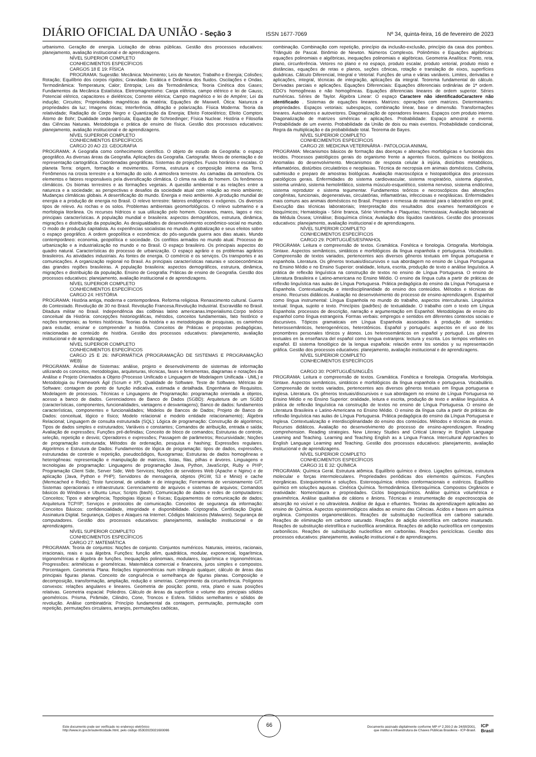DIÁRIO OFICIAL DA UNIÃO - Seção 3
ISSN 1677-7069 Nº 34, quinta-feira, 16 de fevereiro de 2023
urbanismo. Geração de energia. Licitação de obras públicas. Gestão dos processos educativos: planejamento, avaliação institucional e de aprendizagens.
NÍVEL SUPERIOR COMPLETO
CONHECIMENTOS ESPECÍFICOS
CARGOS 18 E 19: FÍSICA
PROGRAMA: Sugestão: Mecânica: Movimento; Leis de Newton; Trabalho e Energia; Colisões; Rotação; Equilíbrio dos corpos rígidos; Gravidade. Estática e Dinâmica dos fluidos. Oscilações e Ondas. Termodinâmica: Temperatura; Calor; Entropia; Leis da Termodinâmica; Teoria Cinética dos Gases; Fundamentos da Mecânica Estatística. Eletromagnetismo: Carga elétrica, campo elétrico e lei de Gauss; Potencial elétrico, capacitores e dielétricos; Corrente elétrica; Campo magnético e lei de Ampére; Lei da indução; Circuitos; Propriedades magnéticas da matéria; Equações de Maxwell. Ótica: Natureza e propriedades da luz; Imagens óticas; Interferência, difração e polarização. Física Moderna: Teoria da relatividade; Radiação de Corpo Negro e Quantização da Energia; Efeito Fotoelétrico; Efeito Compton; Átomo de Bohr; Dualidade onda-partícula; Equação de Schroedinger; Física Nuclear. História e Filosofia das Ciências Naturais. Metodologia e prática de ensino de física. Gestão dos processos educativos: planejamento, avaliação institucional e de aprendizagens.
NÍVEL SUPERIOR COMPLETO
CONHECIMENTOS ESPECÍFICOS
CARGO 20 AO 23: GEOGRAFIA
PROGRAMA: A Geografia como conhecimento científico. O objeto de estudo da Geografia: o espaço geográfico. As diversas áreas da Geografia. Aplicações da Geografia. Cartografia: Meios de orientação e de representação cartográfica. Coordenadas geográficas. Sistemas de projeções. Fusos horários e escalas. O planeta Terra: origem, formação e movimentos. Forma, estrutura e composição interna da Terra. Fenômenos na crosta terrestre e a formação do solo. A atmosfera terrestre. As camadas da atmosfera. Os elementos e fatores responsáveis pela diversificação climática. O clima na vida do homem. Os fenômenos climáticos. Os biomas terrestres e as formações vegetais. A questão ambiental e as relações entre a natureza e a sociedade; as perspectivas e desafios da sociedade atual com relação ao meio ambiente; Mudanças climáticas globais. A desertificação do mundo. Energia e meio ambiente. A produção mundial de energia e a produção de energia no Brasil. O relevo terrestre: fatores endógenos e exógenos. Os diversos tipos de relevo. As rochas e os solos. Problemas ambientais geomorfológicos. O relevo submarino e a morfologia litorânea. Os recursos hídricos e sua utilização pelo homem. Oceanos, mares, lagos e rios: principais características. A população mundial e brasileira: aspectos demográficos, estrutura, dinâmica, migrações e distribuição da população. As desigualdades de desenvolvimento econômico-social no mundo. O modo de produção capitalista. As experiências socialistas no mundo. A globalização e seus efeitos sobre o espaço geográfico. A ordem geopolítica e econômica: do pós-segunda guerra aos dias atuais. Mundo contemporâneo: economia, geopolítica e sociedade. Os conflitos armados no mundo atual. Processo de urbanização e a industrialização no mundo e no Brasil. O espaço brasileiro. Os principais aspectos do quadro natural. Características do processo de urbanização. O espaço agrário e os problemas agrários brasileiros. As atividades industriais. As fontes de energia. O comércio e os serviços. Os transportes e as comunicações. A organização regional no Brasil. As principais características naturais e socioeconômicas das grandes regiões brasileiras. A população brasileira: aspectos demográficos, estrutura, dinâmica, migrações e distribuição da população. Ensino de Geografia: Práticas de ensino de Geografia. Gestão dos processos educativos: planejamento, avaliação institucional e de aprendizagens.
NÍVEL SUPERIOR COMPLETO
CONHECIMENTOS ESPECÍFICOS
CARGO 24: HISTÓRIA
PROGRAMA: História antiga, moderna e contemporânea. Reforma religiosa. Renascimento cultural. Guerra do Contestado. Revolução de 30 no Brasil. Revolução Francesa.Revolução Industrial. Escravidão no Brasil. Ditadura militar no Brasil. Independência das colônias latino americanas.Imperialismo.Corpo teórico conceitual da História: concepções historiográficas, métodos, conceitos fundamentais, fato histórico e noções temporais; as fontes históricas. Teorias da história e as metodologias de pesquisas, os caminhos para estudar, ensinar e compreender a história. Conceitos de Práticas e propostas pedagógicas, relacionadas ao conteúdo de história. Gestão dos processos educativos: planejamento, avaliação institucional e de aprendizagens.
NÍVEL SUPERIOR COMPLETO
CONHECIMENTOS ESPECÍFICOS
CARGO 25 E 26: INFORMÁTICA (PROGRAMAÇÃO DE SISTEMAS E PROGRAMAÇÃO WEB)
PROGRAMA: Análise de Sistemas: análise, projeto e desenvolvimento de sistemas de informação utilizando os conceitos, metodologias, arquiteturas, técnicas, fases e ferramentas, diagramas e notações da Análise e Projeto Orientados a Objeto (Processo Unificado e Linguagem de Modelagem Unificada - UML) e Metodologia ou Framework Ágil (Scrum e XP). Qualidade de Software. Teste de Software. Métricas de Software: contagem de ponto de função indicativa, estimada e detalhada. Engenharia de Requisitos. Modelagem de processos. Técnicas e Linguagens de Programação: programação orientada a objetos, acesso a banco de dados. Gerenciadores de Banco de Dados (SGBD): Arquitetura de um SGBD (características, componentes, funcionalidades, vantagens e desvantagens); Banco de dados: fundamentos características, componentes e funcionalidades; Modelos de Bancos de Dados; Projeto de Banco de Dados: conceitual, lógico e físico; Modelo relacional e modelo entidade relacionamento); Álgebra Relacional; Linguagem de consulta estruturada (SQL): Lógica de programação: Construção de algoritmos; Tipos de dados simples e estruturados; Variáveis e constantes; Comandos de atribuição, entrada e saída; Avaliação de expressões; Funções pré-definidas; Conceito de bloco de comandos; Estruturas de controle, seleção, repetição e desvio; Operadores e expressões; Passagem de parâmetros; Recursividade; Noções de programação estruturada; Métodos de ordenação, pesquisa e hashing; Expressões regulares. Algoritmos e Estrutura de Dados: Fundamentos de lógica de programação: tipos de dados, expressões, estruturadas de controle e repetição, pseudocódigos, fluxogramas; Estruturas de dados homogêneas e heterogêneas: representação e manipulação de matrizes, listas, filas, pilhas e árvores. Linguagens e tecnologias de programação: Linguagens de programação Java, Python, JavaScript, Ruby e PHP; Programação Client Side, Server Side; Web Services; Noções de servidores Web (Apache e Nginx) e de aplicação (Java, Python e PHP); Servidores de mensageria, objetos (RGW, S3 e Minio) e cache (Memcached e Redis); Teste funcional, de unidade e de integração; Ferramenta de versionamento GIT. Sistemas operacionais e infraestrutura: Gerenciamento de arquivos e sistemas de arquivos; Comandos básicos do Windows e Ubuntu Linux; Scripts (bash). Comunicação de dados e redes de computadores: Conceitos; Tipos e abrangência; Topologias lógicas e físicas; Equipamentos de comunicação de dados; Arquitetura TCP/IP; Serviços e protocolos de comunicação. Conceitos de segurança da informação: Conceitos Básicos: confidencialidade, integridade e disponibilidade. Criptografia. Certificação Digital. Assinatura Digital. Segurança, Golpes e Ataques na Internet. Códigos Maliciosos (Malwares). Segurança de computadores. Gestão dos processos educativos: planejamento, avaliação institucional e de aprendizagens.
NÍVEL SUPERIOR COMPLETO
CONHECIMENTOS ESPECÍFICOS
CARGO 27: MATEMÁTICA
PROGRAMA: Teoria de conjuntos: Noções de conjunto. Conjuntos numéricos. Naturais, inteiros, racionais, irracionais, reais e sua álgebra. Funções: função afim, quadrática, modular, exponencial, logarítmica, trigonométricas e álgebra de funções. Inequações polinomiais, modulares, logarítmica e trigonométricas. Progressões: aritméticas e geométricas. Matemática comercial e financeira, juros simples e compostos. Porcentagem. Geometria Plana: Relações trigonométricas num triângulo qualquer, cálculo de áreas das principais figuras planas. Conceito de congruência e semelhança de figuras planas. Composição e decomposição, transformação, ampliação, redução e simetrias. Comprimento da circunferência. Polígonos convexos: relações angulares e lineares. Geometria de posição: ponto, reta, plano e suas posições relativas. Geometria espacial: Poliedros. Cálculo de áreas da superfície e volume dos principais sólidos geométricos. Prisma, Pirâmide, Cilindro, Cone, Troncos e Esfera. Sólidos semelhantes e sólidos de revolução. Análise combinatória: Princípio fundamental da contagem, permutação, permutação com repetição, permutações circulares, arranjos, permutações caóticas,
combinação. Combinação com repetição, princípio da inclusão-exclusão, princípio da casa dos pombos. Triângulo de Pascal. Binômio de Newton. Números Complexos. Polinômios e Equações algébricas: equações polinomiais e algébricas, inequações polinomiais e algébricas. Geometria Analítica: Ponto, reta, plano, circunferência. Vetores no plano e no espaço, produto escalar, produto vetorial, produto misto e distâncias, equações de retas e planos, seções cônicas, rotação e translação de eixos, superfícies quádricas. Cálculo Diferencial, Integral e Vetorial: Funções de uma e várias variáveis. Limites, derivadas e aplicações, integral, técnicas de integração, aplicações da integral. Teorema fundamental do cálculo. Derivadas parciais e aplicações. Equações Diferenciais: Equações diferenciais ordinárias de 1ª ordem. EDO's homogêneas e não homogêneas. Equações diferenciais lineares de ordem superior. Séries numéricas. Séries de Taylor. Álgebra Linear: O espaço Caractere não identificadoCaractere não identificado . Sistemas de equações lineares. Matrizes: operações com matrizes. Determinantes: propriedades. Espaços vetoriais: subespaços, combinação linear, base e dimensão. Transformações lineares. Autovalores e autovetores. Diagonalização de operadores lineares. Espaços com produto interno. Diagonalização de matrizes simétricas e aplicações. Probabilidade: Espaço amostral e evento. Probabilidade de um evento. Probabilidade da União de dois ou mais eventos. Probabilidade condicional, Regra da multiplicação e da probabilidade total. Teorema de Bayes.
NÍVEL SUPERIOR COMPLETO
CONHECIMENTOS ESPECÍFICOS
CARGO 28: MEDICINA VETERINÁRIA - PATOLOGIA ANIMAL
PROGRAMA: Mecanismos básicos de formação das doenças e alterações morfológicas e funcionais dos tecidos. Processos patológicos gerais do organismo frente a agentes físicos, químicos ou biológicos. Anomalias do desenvolvimento. Mecanismos de resposta celular à injúria, distúrbios metabólicos, inflamatórios, distúrbios circulatórios e neoplasias. Técnica de necropsia em animais domésticos. Colheita, submissão e preparo de amostras biológicas. Avaliação macroscópica e histopatológica dos processos patológicos gerais. Enfermidades do sistema cardiovascular, sistema respiratório, sistema digestivo, sistema urinário, sistema hemolinfático, sistema músculo-esquelético, sistema nervoso, sistema endócrino, sistema reprodutor e sistema tegumentar. Fundamentos teóricos e necroscópicos das alterações congênitas, funcionais, degenerativas, circulatórias, inflamatórias, infecciosas e neoplásicas. Enfermidades mais comuns aos animais domésticos no Brasil. Preparo e remessa de material para o laboratório em geral; Execução das técnicas laboratoriais; Interpretação dos resultados dos exames hematológicos e bioquímicos; Hematologia - Série branca, Série Vermelha e Plaquetas; Hemostasia; Avaliação laboratorial da Médula Óssea; Urinálise; Bioquímica clínica; Avaliação dos líquidos cavitários. Gestão dos processos educativos: planejamento, avaliação institucional e de aprendizagens.
NÍVEL SUPERIOR COMPLETO
CONHECIMENTOS ESPECÍFICOS
CARGO 29: PORTUGUÊS/ESPANHOL
PROGRAMA: Leitura e compreensão de textos. Gramática. Fonética e fonologia. Ortografia. Morfologia. Sintaxe. Aspectos semânticos, sintáticos e morfológicos da língua espanhola e portuguesa. Vocabulário. Compreensão de textos variados, pertencentes aos diversos gêneros textuais em língua portuguesa e espanhola. Literatura. Os gêneros textuais/discursivos e sua abordagem no ensino de Língua Portuguesa no Ensino Médio e no Ensino Superior: oralidade, leitura, escrita, produção de texto e análise linguística. A prática de reflexão linguística na construção de textos no ensino de Língua Portuguesa. O ensino de Literatura Brasileira e Latino-americana no Ensino Médio. O ensino da língua culta a partir de práticas de reflexão linguística nas aulas de Língua Portuguesa. Prática pedagógica do ensino da Língua Portuguesa e Espanhola. Contextualização e interdisciplinaridade do ensino dos conteúdos. Métodos e técnicas de ensino. Recursos didáticos. Avaliação no desenvolvimento do processo de ensino-aprendizagem. Espanhol como língua instrumental: Língua Espanhola no mundo do trabalho, aspectos interculturais. Linguística textual: língua, sujeito e texto. Princípios (padrões) de textualidade. O trabalho com o texto em Língua Espanhola: processos de descrição, narração e argumentação em Espanhol. Metodologias de ensino do espanhol como língua estrangeira. Formas verbais: empregos e sentidos em diferentes contextos sociais e discursivos. Tópicos gramaticais em Língua Espanhola associados à produção de sentidos: heterossemânticos, heterogenéricos, heterotónicos. Español y portugués: aspectos en el uso de los pronombres personales tónicos y átonos. Los heterosemánticos en español y portuguê. Los géneros textuales en la enseñanza del español como lengua extranjera: lectura y escrita. Los tiempos verbales en español. El sistema fonológico de la lengua española: relación entre los sonidos y su representación gráfica. Gestão dos processos educativos: planejamento, avaliação institucional e de aprendizagens.
NÍVEL SUPERIOR COMPLETO
CONHECIMENTOS ESPECÍFICOS
CARGO 30: PORTUGUÊS/INGLÊS
PROGRAMA: Leitura e compreensão de textos. Gramática. Fonética e fonologia. Ortografia. Morfologia. Sintaxe. Aspectos semânticos, sintáticos e morfológicos da língua espanhola e portuguesa. Vocabulário. Compreensão de textos variados, pertencentes aos diversos gêneros textuais em língua portuguesa e inglesa. Literatura. Os gêneros textuais/discursivos e sua abordagem no ensino de Língua Portuguesa no Ensino Médio e no Ensino Superior: oralidade, leitura e escrita, produção de texto e análise linguística. A prática de reflexão linguística na construção de textos no ensino de Língua Portuguesa. O ensino de Literatura Brasileira e Latino-Americana no Ensino Médio. O ensino da língua culta a partir de práticas de reflexão linguística nas aulas de Língua Portuguesa. Prática pedagógica do ensino da Língua Portuguesa e Inglesa. Contextualização e interdisciplinaridade do ensino dos conteúdos. Métodos e técnicas de ensino. Recursos didáticos. Avaliação no desenvolvimento do processo de ensino-aprendizagem. Reading comprehension. Reading strategies. New Literacy Studies and Critical Literacy in English Language Learning and Teaching. Learning and Teaching English as a Lingua Franca. Intercultural Approaches to English Language Learning and Teaching. Gestão dos processos educativos: planejamento, avaliação institucional e de aprendizagens.
NÍVEL SUPERIOR COMPLETO
CONHECIMENTOS ESPECÍFICOS
CARGO 31 E 32: QUÍMICA
PROGRAMA: Química Geral. Estrutura atômica. Equilíbrio químico e iônico. Ligações químicas, estrutura molecular e forças intermoleculares. Propriedades periódicas dos elementos químicos. Funções inorgânicas. Estequiometria e soluções. Estereoquímica: efeitos conformacionais e estéricos. Equilíbrio químico em soluções aquosas. Cinética Química. Termodinâmica. Eletroquímica. Compostos Orgânicos e reatividade: Nomenclatura e propriedades. Ciclos biogeoquímicos. Análise química volumétrica e gravimétrica. Análise qualitativa de cátions e ânions. Técnicas e instrumentação de espectroscopia de absorção no visível e no ultravioleta. Análise de água e efluentes. Teorias da aprendizagem aplicadas ao ensino de Química. Aspectos epistemológicos aliados ao ensino das Ciências. Ácidos e bases em química orgânica. Compostos organometálicos. Reações de substituição nucleofílica em carbono saturado. Reações de eliminação em carbono saturado. Reações de adição eletrofílica em carbono insaturado. Reações de substituição eletrofílica e nucleofílica aromática. Reações de adição nucleofílica em compostos carbonílicos. Reações de substituição nucleofílica em carbonilas. Reações pericíclicas. Gestão dos processos educativos: planejamento, avaliação institucional e de aprendizagens.
Este documento pode ser verificado no endereço eletrônico
http://www.in.gov.br/autenticidade.html, pelo código 05302023021600066
66
Documento assinado digitalmente conforme MP nº 2.200-2 de 24/08/2001,
que institui a Infraestrutura de Chaves Públicas Brasileira - ICP-Brasil.
ICP
Brasil